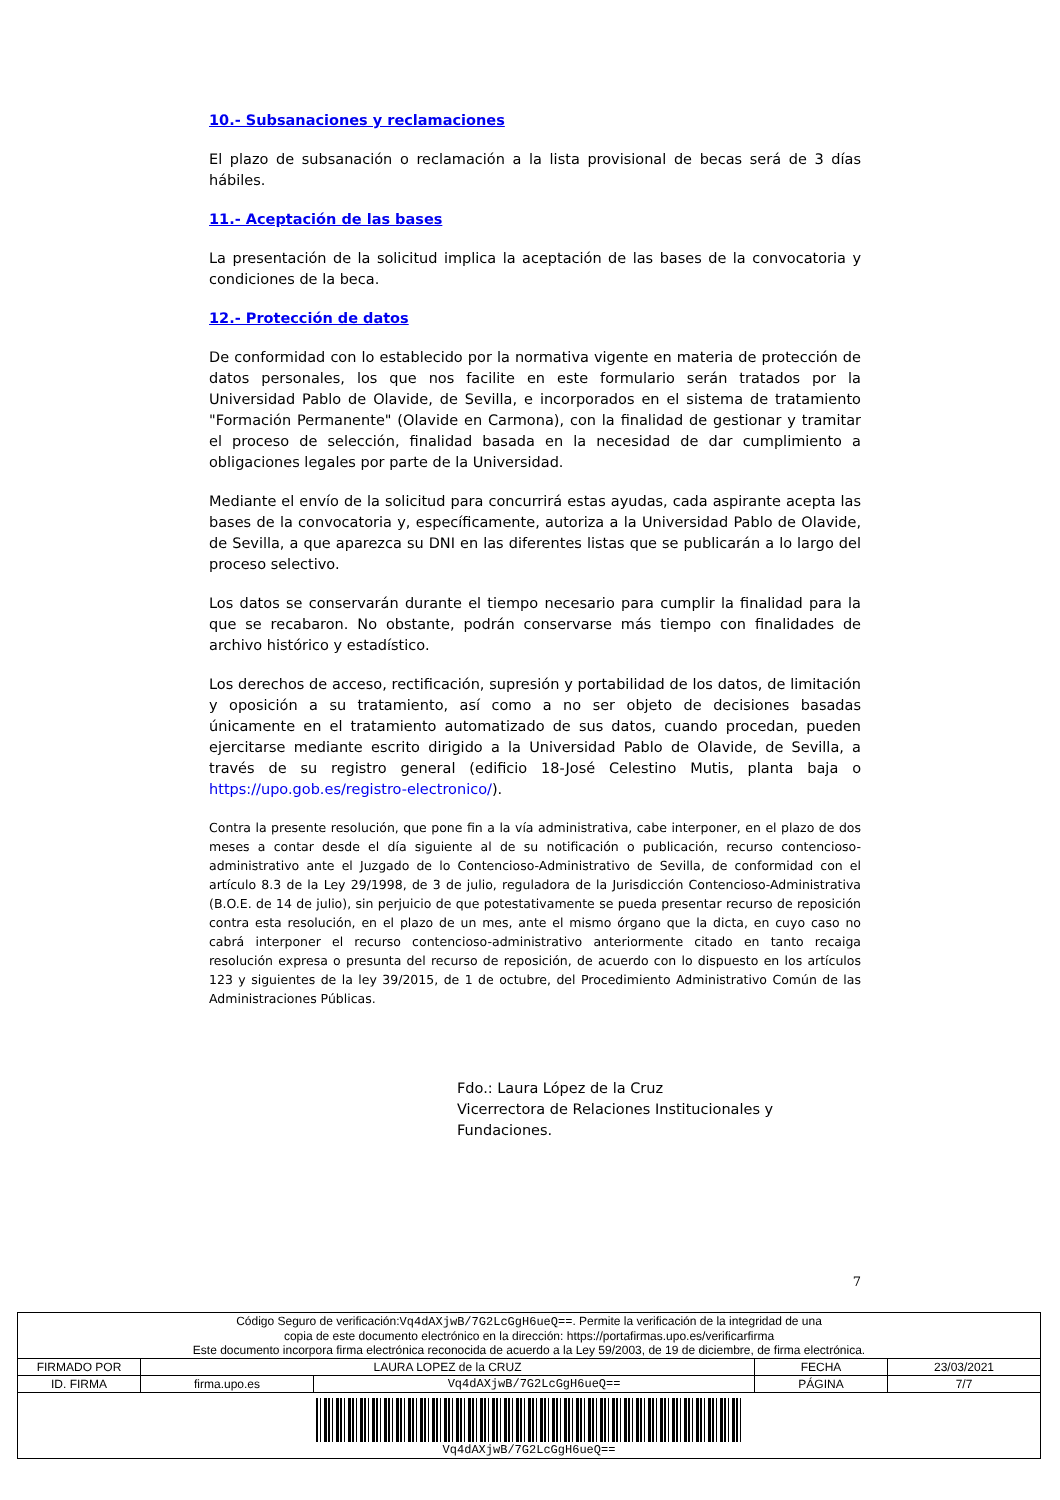10.- Subsanaciones y reclamaciones
El plazo de subsanación o reclamación a la lista provisional de becas será de 3 días hábiles.
11.- Aceptación de las bases
La presentación de la solicitud implica la aceptación de las bases de la convocatoria y condiciones de la beca.
12.- Protección de datos
De conformidad con lo establecido por la normativa vigente en materia de protección de datos personales, los que nos facilite en este formulario serán tratados por la Universidad Pablo de Olavide, de Sevilla, e incorporados en el sistema de tratamiento "Formación Permanente" (Olavide en Carmona), con la finalidad de gestionar y tramitar el proceso de selección, finalidad basada en la necesidad de dar cumplimiento a obligaciones legales por parte de la Universidad.
Mediante el envío de la solicitud para concurrirá estas ayudas, cada aspirante acepta las bases de la convocatoria y, específicamente, autoriza a la Universidad Pablo de Olavide, de Sevilla, a que aparezca su DNI en las diferentes listas que se publicarán a lo largo del proceso selectivo.
Los datos se conservarán durante el tiempo necesario para cumplir la finalidad para la que se recabaron. No obstante, podrán conservarse más tiempo con finalidades de archivo histórico y estadístico.
Los derechos de acceso, rectificación, supresión y portabilidad de los datos, de limitación y oposición a su tratamiento, así como a no ser objeto de decisiones basadas únicamente en el tratamiento automatizado de sus datos, cuando procedan, pueden ejercitarse mediante escrito dirigido a la Universidad Pablo de Olavide, de Sevilla, a través de su registro general (edificio 18-José Celestino Mutis, planta baja o https://upo.gob.es/registro-electronico/).
Contra la presente resolución, que pone fin a la vía administrativa, cabe interponer, en el plazo de dos meses a contar desde el día siguiente al de su notificación o publicación, recurso contencioso-administrativo ante el Juzgado de lo Contencioso-Administrativo de Sevilla, de conformidad con el artículo 8.3 de la Ley 29/1998, de 3 de julio, reguladora de la Jurisdicción Contencioso-Administrativa (B.O.E. de 14 de julio), sin perjuicio de que potestativamente se pueda presentar recurso de reposición contra esta resolución, en el plazo de un mes, ante el mismo órgano que la dicta, en cuyo caso no cabrá interponer el recurso contencioso-administrativo anteriormente citado en tanto recaiga resolución expresa o presunta del recurso de reposición, de acuerdo con lo dispuesto en los artículos 123 y siguientes de la ley 39/2015, de 1 de octubre, del Procedimiento Administrativo Común de las Administraciones Públicas.
Fdo.: Laura López de la Cruz
Vicerrectora de Relaciones Institucionales y Fundaciones.
7
| Código Seguro de verificación: Vq4dAXjwB/7G2LcGgH6ueQ== . Permite la verificación de la integridad de una copia de este documento electrónico en la dirección: https://portafirmas.upo.es/verificarfirma Este documento incorpora firma electrónica reconocida de acuerdo a la Ley 59/2003, de 19 de diciembre, de firma electrónica. | | | | |
| FIRMADO POR | LAURA LOPEZ de la CRUZ | | FECHA | 23/03/2021 |
| ID. FIRMA | firma.upo.es | Vq4dAXjwB/7G2LcGgH6ueQ== | PÁGINA | 7/7 |
| Vq4dAXjwB/7G2LcGgH6ueQ== | | | | |